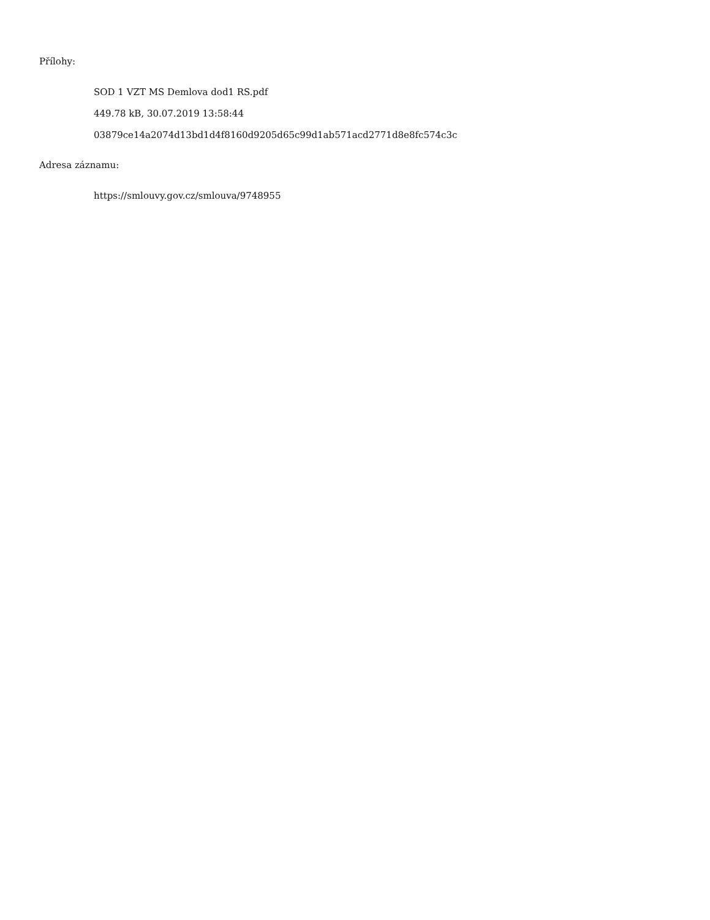Přílohy:
SOD 1 VZT MS Demlova dod1 RS.pdf
449.78 kB, 30.07.2019 13:58:44
03879ce14a2074d13bd1d4f8160d9205d65c99d1ab571acd2771d8e8fc574c3c
Adresa záznamu:
https://smlouvy.gov.cz/smlouva/9748955